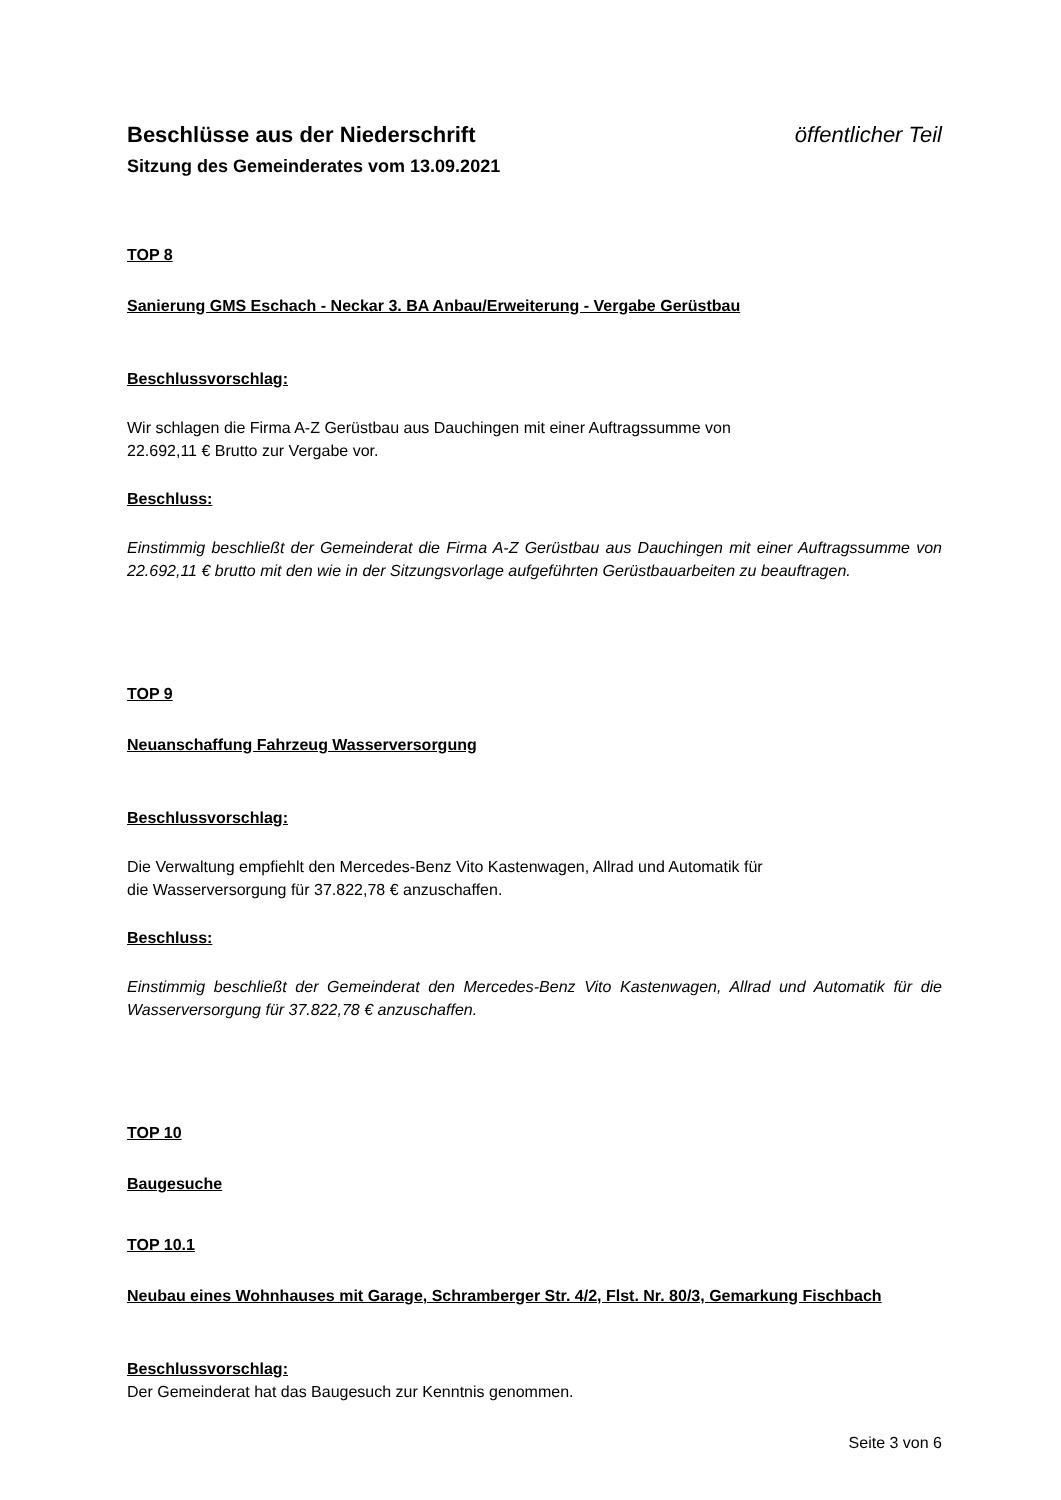Beschlüsse aus der Niederschrift öffentlicher Teil
Sitzung des Gemeinderates vom 13.09.2021
TOP 8
Sanierung GMS Eschach - Neckar 3. BA Anbau/Erweiterung - Vergabe Gerüstbau
Beschlussvorschlag:
Wir schlagen die Firma A-Z Gerüstbau aus Dauchingen mit einer Auftragssumme von
22.692,11 € Brutto zur Vergabe vor.
Beschluss:
Einstimmig beschließt der Gemeinderat die Firma A-Z Gerüstbau aus Dauchingen mit einer Auftragssumme von 22.692,11 € brutto mit den wie in der Sitzungsvorlage aufgeführten Gerüstbauarbeiten zu beauftragen.
TOP 9
Neuanschaffung Fahrzeug Wasserversorgung
Beschlussvorschlag:
Die Verwaltung empfiehlt den Mercedes-Benz Vito Kastenwagen, Allrad und Automatik für
die Wasserversorgung für 37.822,78 € anzuschaffen.
Beschluss:
Einstimmig beschließt der Gemeinderat den Mercedes-Benz Vito Kastenwagen, Allrad und Automatik für die Wasserversorgung für 37.822,78 € anzuschaffen.
TOP 10
Baugesuche
TOP 10.1
Neubau eines Wohnhauses mit Garage, Schramberger Str. 4/2, Flst. Nr. 80/3, Gemarkung Fischbach
Beschlussvorschlag:
Der Gemeinderat hat das Baugesuch zur Kenntnis genommen.
Seite 3 von 6